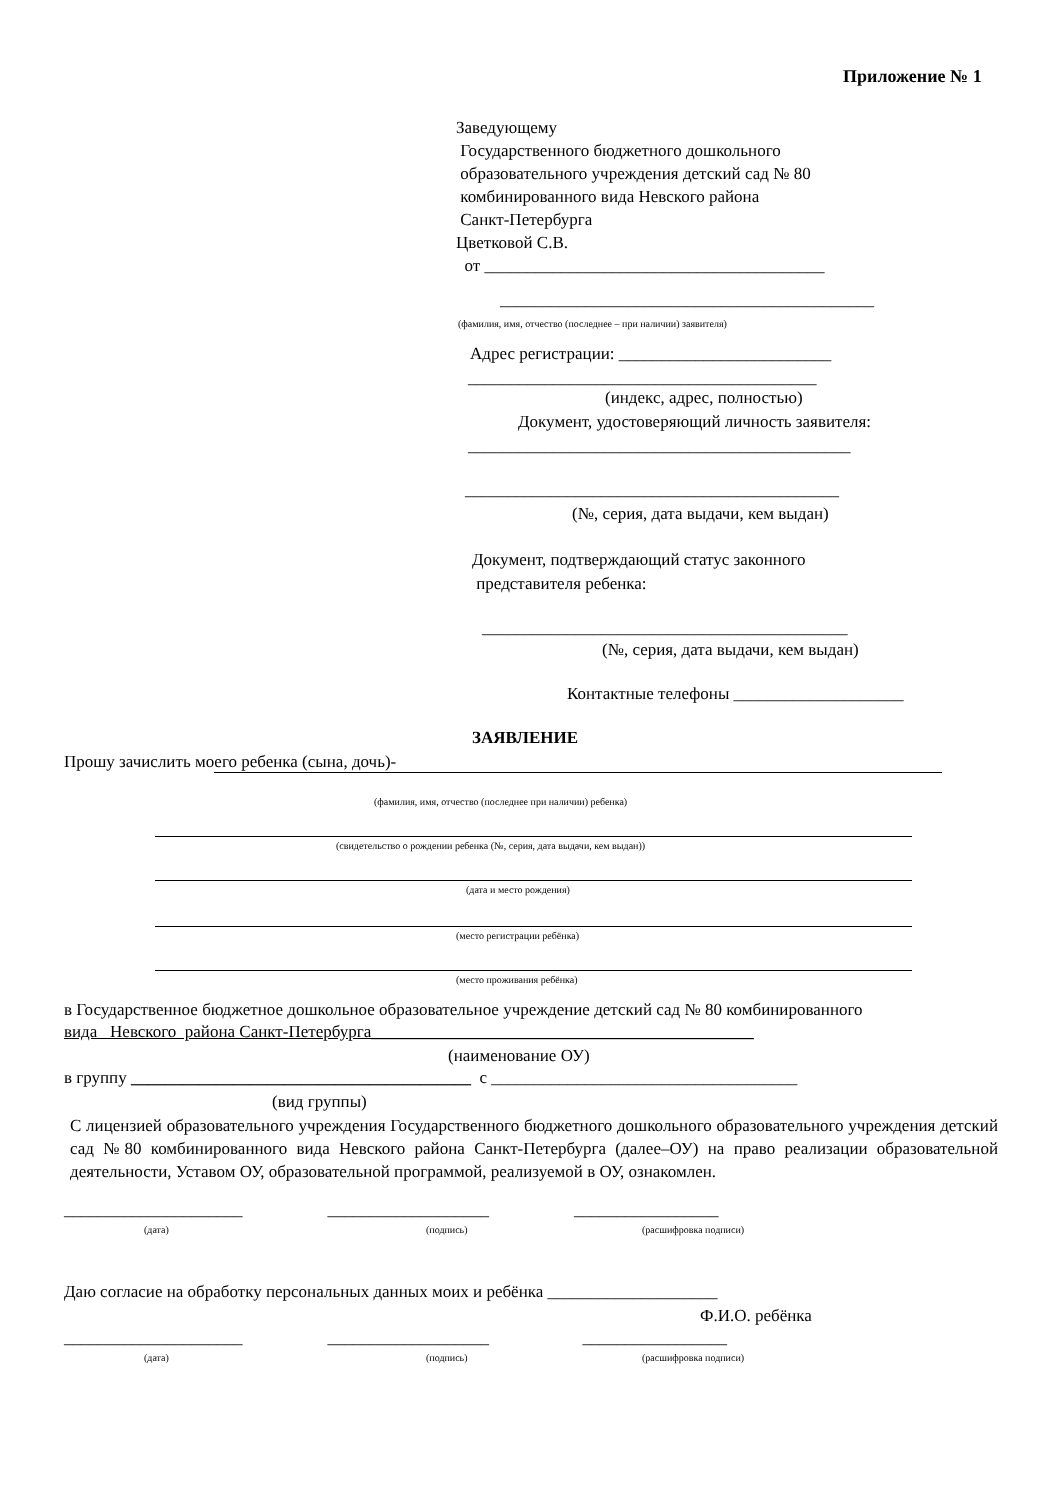Приложение № 1
Заведующему
Государственного бюджетного дошкольного
образовательного учреждения детский сад № 80
комбинированного вида Невского района
Санкт-Петербурга
Цветковой С.В.
от ________________________________________
____________________________________________
(фамилия, имя, отчество (последнее – при наличии) заявителя)
Адрес регистрации: _________________________
_________________________________________
(индекс, адрес, полностью)
Документ, удостоверяющий личность заявителя:
_____________________________________________
____________________________________________
(№, серия, дата выдачи, кем выдан)
Документ, подтверждающий статус законного
представителя ребенка:
___________________________________________
(№, серия, дата выдачи, кем выдан)
Контактные телефоны ____________________
ЗАЯВЛЕНИЕ
Прошу зачислить моего ребенка (сына, дочь)-
(фамилия, имя, отчество (последнее при наличии) ребенка)
(свидетельство о рождении ребенка (№, серия, дата выдачи, кем выдан))
(дата и место рождения)
(место регистрации ребёнка)
(место проживания ребёнка)
в Государственное бюджетное дошкольное образовательное учреждение детский сад № 80 комбинированного
вида Невского района Санкт-Петербурга_____________________________________________
(наименование ОУ)
в группу ________________________________________ с ____________________________________
(вид группы)
С лицензией образовательного учреждения Государственного бюджетного дошкольного образовательного учреждения детский сад №80 комбинированного вида Невского района Санкт-Петербурга (далее–ОУ) на право реализации образовательной деятельности, Уставом ОУ, образовательной программой, реализуемой в ОУ, ознакомлен.
_____________________ ___________________ _________________
(дата) (подпись) (расшифровка подписи)
Даю согласие на обработку персональных данных моих и ребёнка ____________________
Ф.И.О. ребёнка
_____________________ ___________________ _________________
(дата) (подпись) (расшифровка подписи)